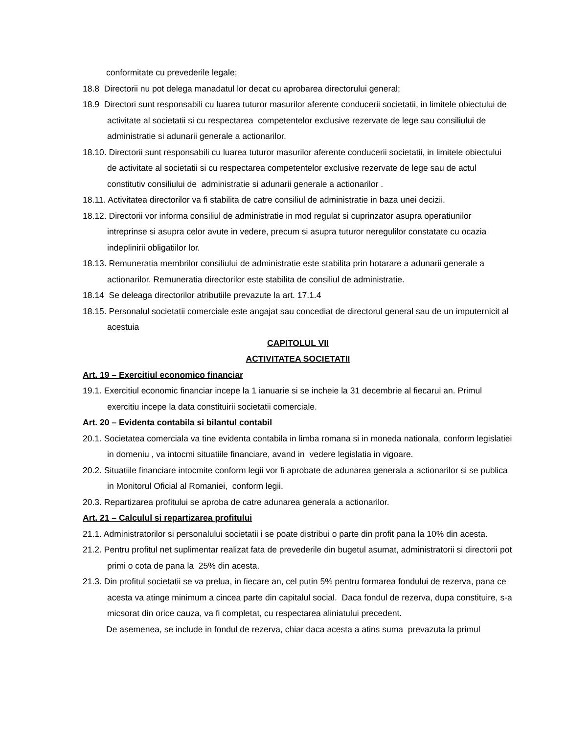conformitate cu prevederile legale;
18.8 Directorii nu pot delega manadatul lor decat cu aprobarea directorului general;
18.9 Directori sunt responsabili cu luarea tuturor masurilor aferente conducerii societatii, in limitele obiectului de activitate al societatii si cu respectarea competentelor exclusive rezervate de lege sau consiliului de administratie si adunarii generale a actionarilor.
18.10. Directorii sunt responsabili cu luarea tuturor masurilor aferente conducerii societatii, in limitele obiectului de activitate al societatii si cu respectarea competentelor exclusive rezervate de lege sau de actul constitutiv consiliului de administratie si adunarii generale a actionarilor .
18.11. Activitatea directorilor va fi stabilita de catre consiliul de administratie in baza unei decizii.
18.12. Directorii vor informa consiliul de administratie in mod regulat si cuprinzator asupra operatiunilor intreprinse si asupra celor avute in vedere, precum si asupra tuturor neregulilor constatate cu ocazia indeplinirii obligatiilor lor.
18.13. Remuneratia membrilor consiliului de administratie este stabilita prin hotarare a adunarii generale a actionarilor. Remuneratia directorilor este stabilita de consiliul de administratie.
18.14 Se deleaga directorilor atributiile prevazute la art. 17.1.4
18.15. Personalul societatii comerciale este angajat sau concediat de directorul general sau de un imputernicit al acestuia
CAPITOLUL VII
ACTIVITATEA SOCIETATII
Art. 19 – Exercitiul economico financiar
19.1. Exercitiul economic financiar incepe la 1 ianuarie si se incheie la 31 decembrie al fiecarui an. Primul exercitiu incepe la data constituirii societatii comerciale.
Art. 20 – Evidenta contabila si bilantul contabil
20.1. Societatea comerciala va tine evidenta contabila in limba romana si in moneda nationala, conform legislatiei in domeniu , va intocmi situatiile financiare, avand in vedere legislatia in vigoare.
20.2. Situatiile financiare intocmite conform legii vor fi aprobate de adunarea generala a actionarilor si se publica in Monitorul Oficial al Romaniei, conform legii.
20.3. Repartizarea profitului se aproba de catre adunarea generala a actionarilor.
Art. 21 – Calculul si repartizarea profitului
21.1. Administratorilor si personalului societatii i se poate distribui o parte din profit pana la 10% din acesta.
21.2. Pentru profitul net suplimentar realizat fata de prevederile din bugetul asumat, administratorii si directorii pot primi o cota de pana la 25% din acesta.
21.3. Din profitul societatii se va prelua, in fiecare an, cel putin 5% pentru formarea fondului de rezerva, pana ce acesta va atinge minimum a cincea parte din capitalul social. Daca fondul de rezerva, dupa constituire, s-a micsorat din orice cauza, va fi completat, cu respectarea aliniatului precedent.
De asemenea, se include in fondul de rezerva, chiar daca acesta a atins suma prevazuta la primul